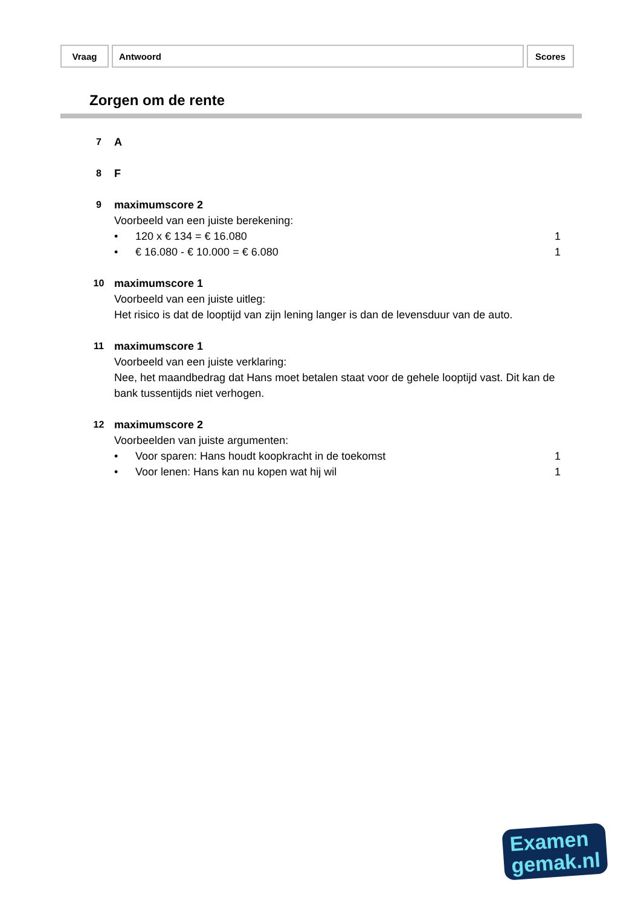| Vraag | Antwoord | Scores |
Zorgen om de rente
7 A
8 F
9 maximumscore 2
Voorbeeld van een juiste berekening:
• 120 x € 134 = € 16.080 1
• € 16.080 - € 10.000 = € 6.080
1
10 maximumscore 1
Voorbeeld van een juiste uitleg:
Het risico is dat de looptijd van zijn lening langer is dan de levensduur van de auto.
11 maximumscore 1
Voorbeeld van een juiste verklaring:
Nee, het maandbedrag dat Hans moet betalen staat voor de gehele looptijd vast. Dit kan de bank tussentijds niet verhogen.
12 maximumscore 2
Voorbeelden van juiste argumenten:
• Voor sparen: Hans houdt koopkracht in de toekomst
1
• Voor lenen: Hans kan nu kopen wat hij wil
1
Examen
gemak.nl